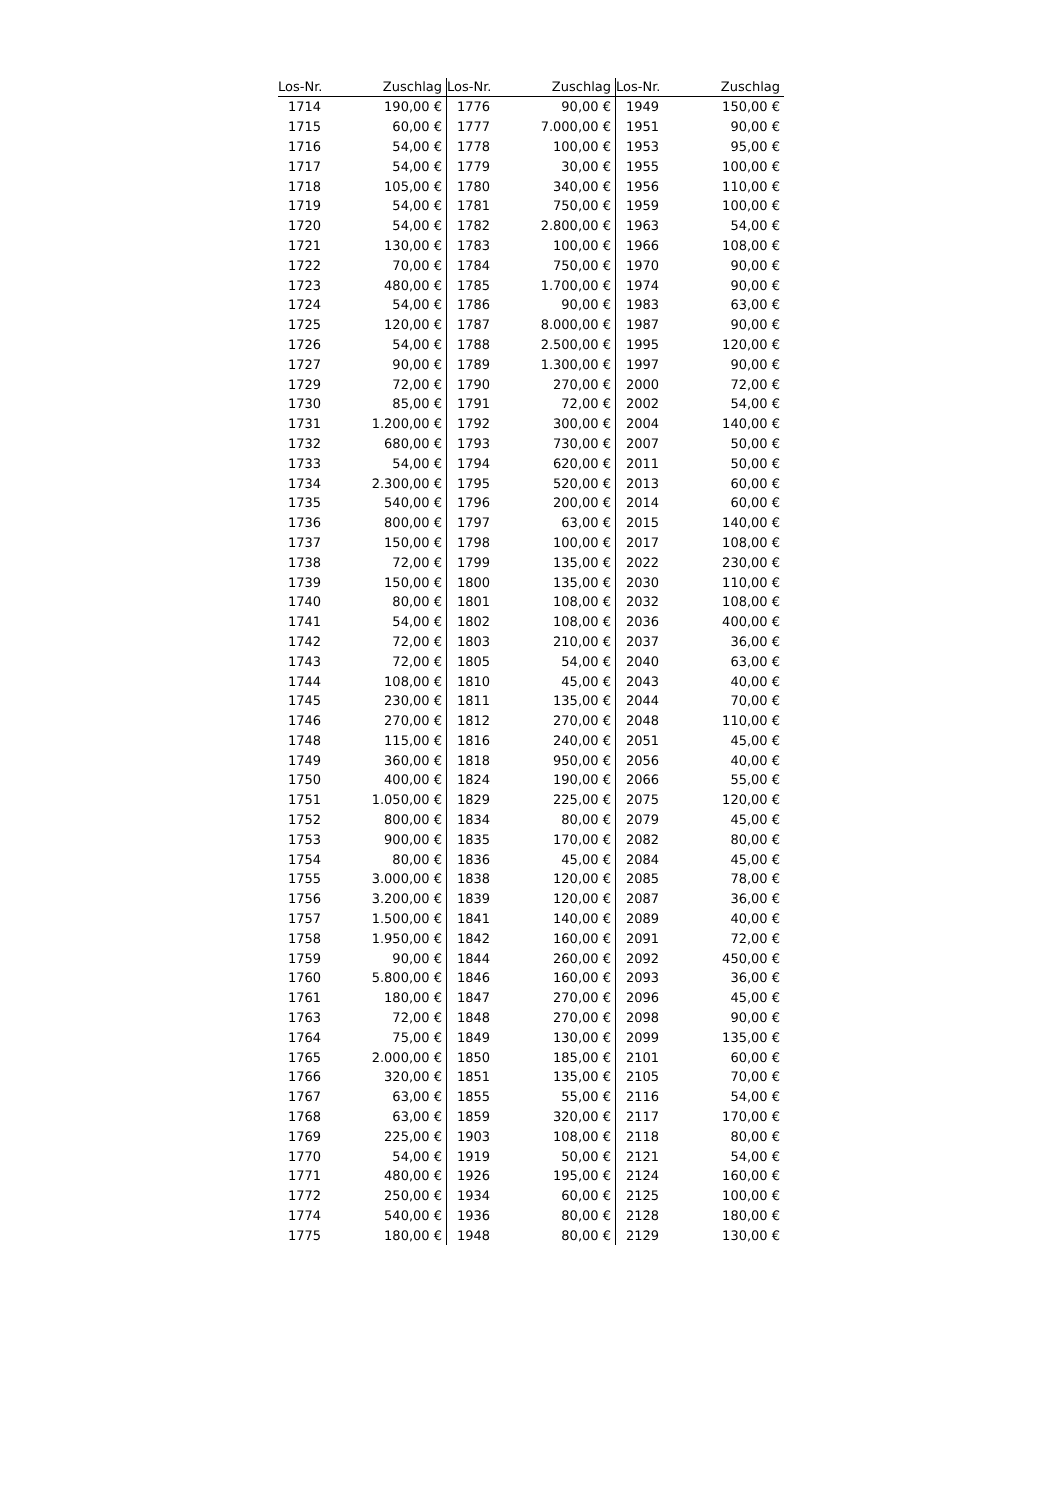| Los-Nr. | Zuschlag | Los-Nr. | Zuschlag | Los-Nr. | Zuschlag |
| --- | --- | --- | --- | --- | --- |
| 1714 | 190,00 € | 1776 | 90,00 € | 1949 | 150,00 € |
| 1715 | 60,00 € | 1777 | 7.000,00 € | 1951 | 90,00 € |
| 1716 | 54,00 € | 1778 | 100,00 € | 1953 | 95,00 € |
| 1717 | 54,00 € | 1779 | 30,00 € | 1955 | 100,00 € |
| 1718 | 105,00 € | 1780 | 340,00 € | 1956 | 110,00 € |
| 1719 | 54,00 € | 1781 | 750,00 € | 1959 | 100,00 € |
| 1720 | 54,00 € | 1782 | 2.800,00 € | 1963 | 54,00 € |
| 1721 | 130,00 € | 1783 | 100,00 € | 1966 | 108,00 € |
| 1722 | 70,00 € | 1784 | 750,00 € | 1970 | 90,00 € |
| 1723 | 480,00 € | 1785 | 1.700,00 € | 1974 | 90,00 € |
| 1724 | 54,00 € | 1786 | 90,00 € | 1983 | 63,00 € |
| 1725 | 120,00 € | 1787 | 8.000,00 € | 1987 | 90,00 € |
| 1726 | 54,00 € | 1788 | 2.500,00 € | 1995 | 120,00 € |
| 1727 | 90,00 € | 1789 | 1.300,00 € | 1997 | 90,00 € |
| 1729 | 72,00 € | 1790 | 270,00 € | 2000 | 72,00 € |
| 1730 | 85,00 € | 1791 | 72,00 € | 2002 | 54,00 € |
| 1731 | 1.200,00 € | 1792 | 300,00 € | 2004 | 140,00 € |
| 1732 | 680,00 € | 1793 | 730,00 € | 2007 | 50,00 € |
| 1733 | 54,00 € | 1794 | 620,00 € | 2011 | 50,00 € |
| 1734 | 2.300,00 € | 1795 | 520,00 € | 2013 | 60,00 € |
| 1735 | 540,00 € | 1796 | 200,00 € | 2014 | 60,00 € |
| 1736 | 800,00 € | 1797 | 63,00 € | 2015 | 140,00 € |
| 1737 | 150,00 € | 1798 | 100,00 € | 2017 | 108,00 € |
| 1738 | 72,00 € | 1799 | 135,00 € | 2022 | 230,00 € |
| 1739 | 150,00 € | 1800 | 135,00 € | 2030 | 110,00 € |
| 1740 | 80,00 € | 1801 | 108,00 € | 2032 | 108,00 € |
| 1741 | 54,00 € | 1802 | 108,00 € | 2036 | 400,00 € |
| 1742 | 72,00 € | 1803 | 210,00 € | 2037 | 36,00 € |
| 1743 | 72,00 € | 1805 | 54,00 € | 2040 | 63,00 € |
| 1744 | 108,00 € | 1810 | 45,00 € | 2043 | 40,00 € |
| 1745 | 230,00 € | 1811 | 135,00 € | 2044 | 70,00 € |
| 1746 | 270,00 € | 1812 | 270,00 € | 2048 | 110,00 € |
| 1748 | 115,00 € | 1816 | 240,00 € | 2051 | 45,00 € |
| 1749 | 360,00 € | 1818 | 950,00 € | 2056 | 40,00 € |
| 1750 | 400,00 € | 1824 | 190,00 € | 2066 | 55,00 € |
| 1751 | 1.050,00 € | 1829 | 225,00 € | 2075 | 120,00 € |
| 1752 | 800,00 € | 1834 | 80,00 € | 2079 | 45,00 € |
| 1753 | 900,00 € | 1835 | 170,00 € | 2082 | 80,00 € |
| 1754 | 80,00 € | 1836 | 45,00 € | 2084 | 45,00 € |
| 1755 | 3.000,00 € | 1838 | 120,00 € | 2085 | 78,00 € |
| 1756 | 3.200,00 € | 1839 | 120,00 € | 2087 | 36,00 € |
| 1757 | 1.500,00 € | 1841 | 140,00 € | 2089 | 40,00 € |
| 1758 | 1.950,00 € | 1842 | 160,00 € | 2091 | 72,00 € |
| 1759 | 90,00 € | 1844 | 260,00 € | 2092 | 450,00 € |
| 1760 | 5.800,00 € | 1846 | 160,00 € | 2093 | 36,00 € |
| 1761 | 180,00 € | 1847 | 270,00 € | 2096 | 45,00 € |
| 1763 | 72,00 € | 1848 | 270,00 € | 2098 | 90,00 € |
| 1764 | 75,00 € | 1849 | 130,00 € | 2099 | 135,00 € |
| 1765 | 2.000,00 € | 1850 | 185,00 € | 2101 | 60,00 € |
| 1766 | 320,00 € | 1851 | 135,00 € | 2105 | 70,00 € |
| 1767 | 63,00 € | 1855 | 55,00 € | 2116 | 54,00 € |
| 1768 | 63,00 € | 1859 | 320,00 € | 2117 | 170,00 € |
| 1769 | 225,00 € | 1903 | 108,00 € | 2118 | 80,00 € |
| 1770 | 54,00 € | 1919 | 50,00 € | 2121 | 54,00 € |
| 1771 | 480,00 € | 1926 | 195,00 € | 2124 | 160,00 € |
| 1772 | 250,00 € | 1934 | 60,00 € | 2125 | 100,00 € |
| 1774 | 540,00 € | 1936 | 80,00 € | 2128 | 180,00 € |
| 1775 | 180,00 € | 1948 | 80,00 € | 2129 | 130,00 € |